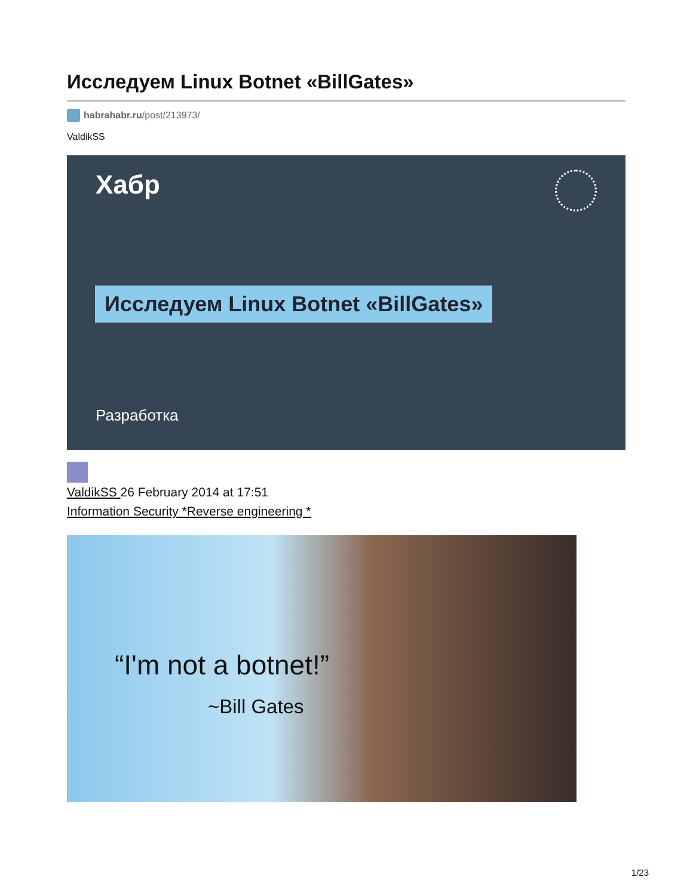Исследуем Linux Botnet «BillGates»
habrahabr.ru/post/213973/
ValdikSS
Хабр
Исследуем Linux Botnet «BillGates»
Разработка
ValdikSS 26 February 2014 at 17:51
Information Security *Reverse engineering *
“I'm not a botnet!”
~Bill Gates
1/23